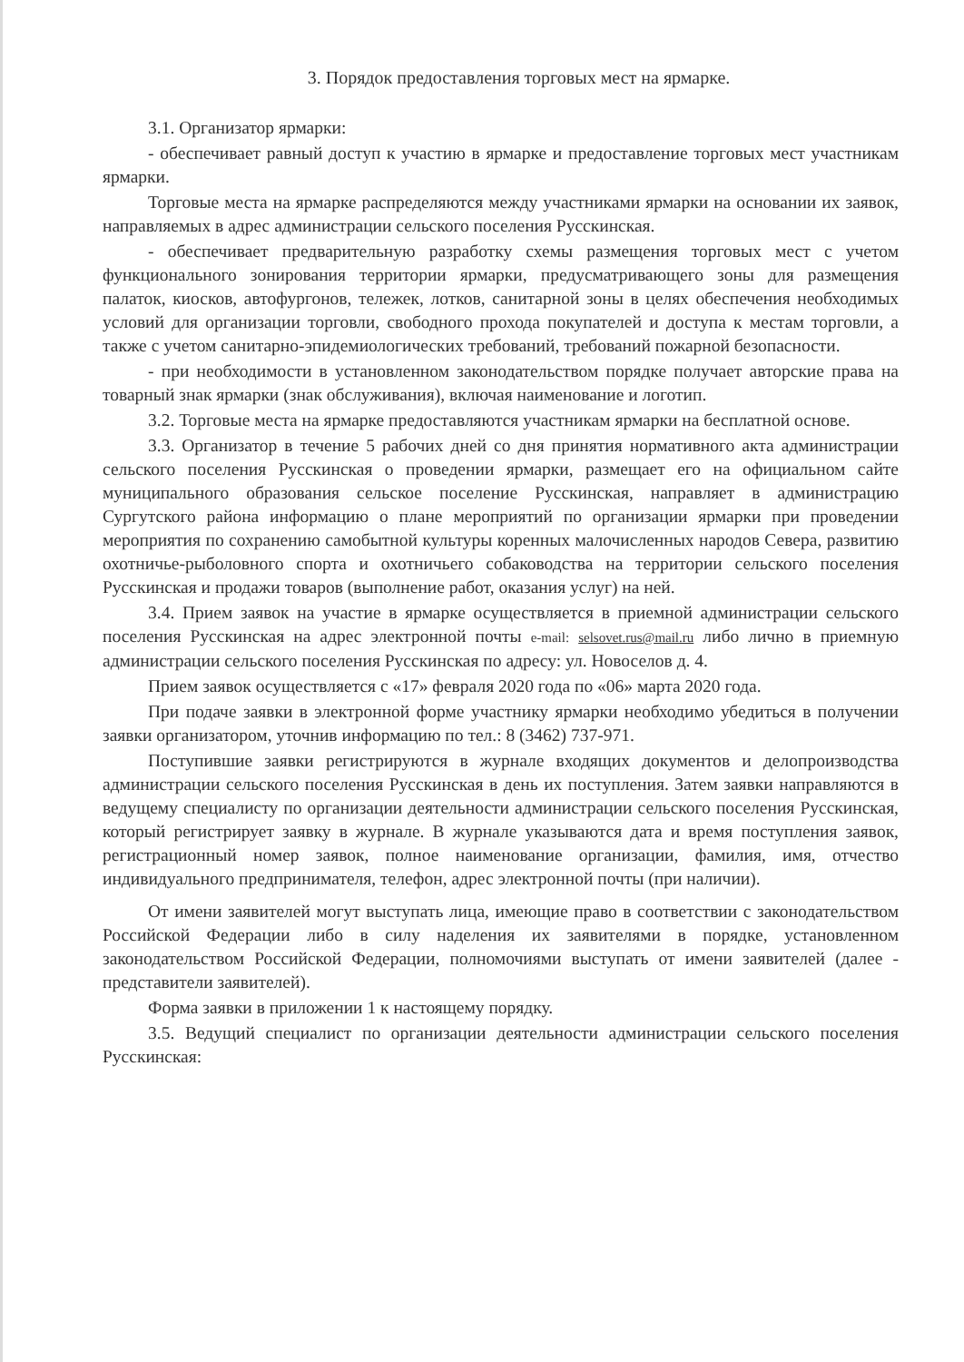3. Порядок предоставления торговых мест на ярмарке.
3.1. Организатор ярмарки:
- обеспечивает равный доступ к участию в ярмарке и предоставление торговых мест участникам ярмарки.
Торговые места на ярмарке распределяются между участниками ярмарки на основании их заявок, направляемых в адрес администрации сельского поселения Русскинская.
- обеспечивает предварительную разработку схемы размещения торговых мест с учетом функционального зонирования территории ярмарки, предусматривающего зоны для размещения палаток, киосков, автофургонов, тележек, лотков, санитарной зоны в целях обеспечения необходимых условий для организации торговли, свободного прохода покупателей и доступа к местам торговли, а также с учетом санитарно-эпидемиологических требований, требований пожарной безопасности.
- при необходимости в установленном законодательством порядке получает авторские права на товарный знак ярмарки (знак обслуживания), включая наименование и логотип.
3.2. Торговые места на ярмарке предоставляются участникам ярмарки на бесплатной основе.
3.3. Организатор в течение 5 рабочих дней со дня принятия нормативного акта администрации сельского поселения Русскинская о проведении ярмарки, размещает его на официальном сайте муниципального образования сельское поселение Русскинская, направляет в администрацию Сургутского района информацию о плане мероприятий по организации ярмарки при проведении мероприятия по сохранению самобытной культуры коренных малочисленных народов Севера, развитию охотничье-рыболовного спорта и охотничьего собаководства на территории сельского поселения Русскинская и продажи товаров (выполнение работ, оказания услуг) на ней.
3.4. Прием заявок на участие в ярмарке осуществляется в приемной администрации сельского поселения Русскинская на адрес электронной почты e-mail: selsovet.rus@mail.ru либо лично в приемную администрации сельского поселения Русскинская по адресу: ул. Новоселов д. 4.
Прием заявок осуществляется с «17» февраля 2020 года по «06» марта 2020 года.
При подаче заявки в электронной форме участнику ярмарки необходимо убедиться в получении заявки организатором, уточнив информацию по тел.: 8 (3462) 737-971.
Поступившие заявки регистрируются в журнале входящих документов и делопроизводства администрации сельского поселения Русскинская в день их поступления. Затем заявки направляются в ведущему специалисту по организации деятельности администрации сельского поселения Русскинская, который регистрирует заявку в журнале. В журнале указываются дата и время поступления заявок, регистрационный номер заявок, полное наименование организации, фамилия, имя, отчество индивидуального предпринимателя, телефон, адрес электронной почты (при наличии).
От имени заявителей могут выступать лица, имеющие право в соответствии с законодательством Российской Федерации либо в силу наделения их заявителями в порядке, установленном законодательством Российской Федерации, полномочиями выступать от имени заявителей (далее - представители заявителей).
Форма заявки в приложении 1 к настоящему порядку.
3.5. Ведущий специалист по организации деятельности администрации сельского поселения Русскинская: